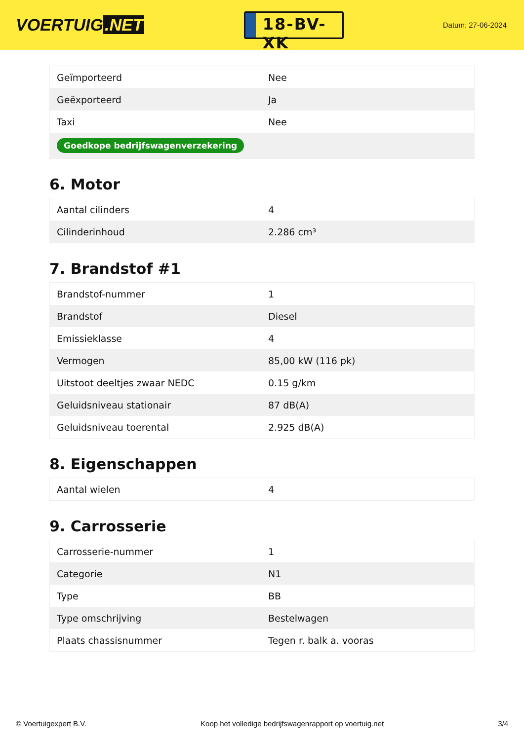VOERTUIG.NET
18-BV-XK
Datum: 27-06-2024
| Geïmporteerd | Nee |
| Geëxporteerd | Ja |
| Taxi | Nee |
| Goedkope bedrijfswagenverzekering | |
6. Motor
| Aantal cilinders | 4 |
| Cilinderinhoud | 2.286 cm³ |
7. Brandstof #1
| Brandstof-nummer | 1 |
| Brandstof | Diesel |
| Emissieklasse | 4 |
| Vermogen | 85,00 kW (116 pk) |
| Uitstoot deeltjes zwaar NEDC | 0.15 g/km |
| Geluidsniveau stationair | 87 dB(A) |
| Geluidsniveau toerental | 2.925 dB(A) |
8. Eigenschappen
| Aantal wielen | 4 |
9. Carrosserie
| Carrosserie-nummer | 1 |
| Categorie | N1 |
| Type | BB |
| Type omschrijving | Bestelwagen |
| Plaats chassisnummer | Tegen r. balk a. vooras |
© Voertuigexpert B.V. Koop het volledige bedrijfswagenrapport op voertuig.net 3/4